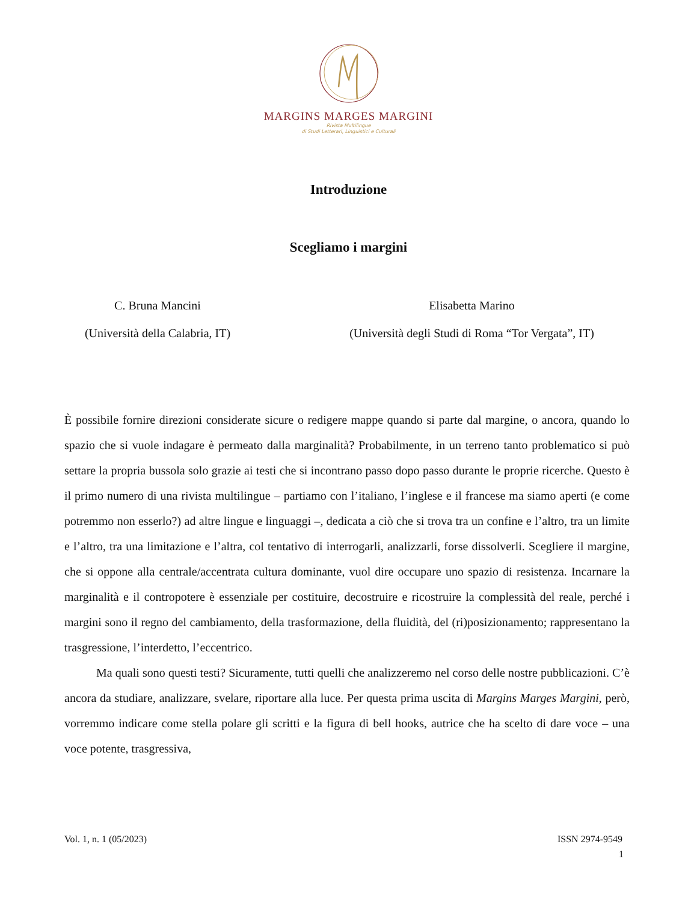MARGINS MARGES MARGINI
Rivista Multilingue
di Studi Letterari, Linguistici e Culturali
Introduzione
Scegliamo i margini
C. Bruna Mancini
(Università della Calabria, IT)
Elisabetta Marino
(Università degli Studi di Roma “Tor Vergata”, IT)
È possibile fornire direzioni considerate sicure o redigere mappe quando si parte dal margine, o ancora, quando lo spazio che si vuole indagare è permeato dalla marginalità? Probabilmente, in un terreno tanto problematico si può settare la propria bussola solo grazie ai testi che si incontrano passo dopo passo durante le proprie ricerche. Questo è il primo numero di una rivista multilingue – partiamo con l’italiano, l’inglese e il francese ma siamo aperti (e come potremmo non esserlo?) ad altre lingue e linguaggi –, dedicata a ciò che si trova tra un confine e l’altro, tra un limite e l’altro, tra una limitazione e l’altra, col tentativo di interrogarli, analizzarli, forse dissolverli. Scegliere il margine, che si oppone alla centrale/accentrata cultura dominante, vuol dire occupare uno spazio di resistenza. Incarnare la marginalità e il contropotere è essenziale per costituire, decostruire e ricostruire la complessità del reale, perché i margini sono il regno del cambiamento, della trasformazione, della fluidità, del (ri)posizionamento; rappresentano la trasgressione, l’interdetto, l’eccentrico.
Ma quali sono questi testi? Sicuramente, tutti quelli che analizzeremo nel corso delle nostre pubblicazioni. C’è ancora da studiare, analizzare, svelare, riportare alla luce. Per questa prima uscita di Margins Marges Margini, però, vorremmo indicare come stella polare gli scritti e la figura di bell hooks, autrice che ha scelto di dare voce – una voce potente, trasgressiva,
Vol. 1, n. 1 (05/2023) ISSN 2974-9549
1